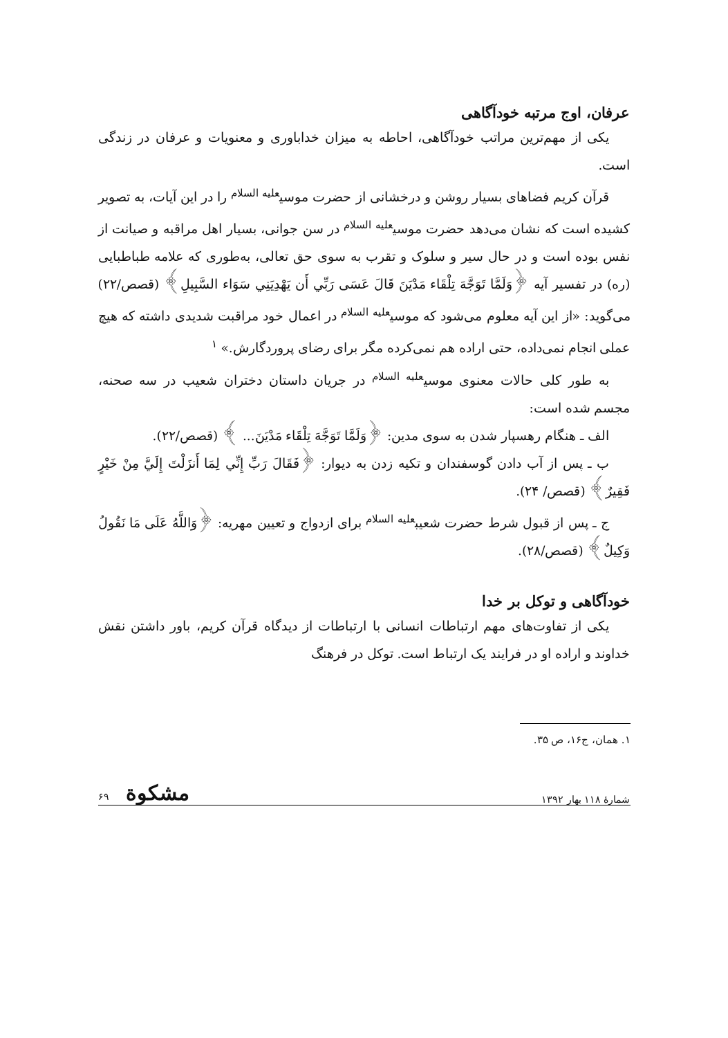عرفان، اوج مرتبه خودآگاهی
یکی از مهم‌ترین مراتب خودآگاهی، احاطه به میزان خداباوری و معنویات و عرفان در زندگی است.
قرآن کریم فضاهای بسیار روشن و درخشانی از حضرت موسی<sup>علیه السلام</sup> را در این آیات، به تصویر کشیده است که نشان می‌دهد حضرت موسی<sup>علیه السلام</sup> در سن جوانی، بسیار اهل مراقبه و صیانت از نفس بوده است و در حال سیر و سلوک و تقرب به سوی حق تعالی، به‌طوری که علامه طباطبایی (ره) در تفسیر آیه ﴿وَلَمَّا تَوَجَّهَ تِلْقَاء مَدْيَنَ قَالَ عَسَى رَبِّي أَن يَهْدِيَنِي سَوَاء السَّبِيلِ﴾ (قصص/۲۲) می‌گوید: «از این آیه معلوم می‌شود که موسی<sup>علیه السلام</sup> در اعمال خود مراقبت شدیدی داشته که هیچ عملی انجام نمی‌داده، حتی اراده هم نمی‌کرده مگر برای رضای پروردگارش.» <sup>۱</sup>
به طور کلی حالات معنوی موسی<sup>علیه السلام</sup> در جریان داستان دختران شعیب در سه صحنه، مجسم شده است:
الف ـ هنگام رهسپار شدن به سوی مدین: ﴿وَلَمَّا تَوَجَّهَ تِلْقَاء مَدْيَنَ... ﴾ (قصص/۲۲).
ب ـ پس از آب دادن گوسفندان و تکیه زدن به دیوار: ﴿فَقَالَ رَبِّ إِنِّي لِمَا أَنزَلْتَ إِلَيَّ مِنْ خَيْرٍ فَقِيرٌ﴾ (قصص/ ۲۴).
ج ـ پس از قبول شرط حضرت شعیب<sup>علیه السلام</sup> برای ازدواج و تعیین مهریه: ﴿وَاللَّهُ عَلَى مَا نَقُولُ وَكِيلٌ﴾ (قصص/۲۸).
خودآگاهی و توکل بر خدا
یکی از تفاوت‌های مهم ارتباطات انسانی با ارتباطات از دیدگاه قرآن کریم، باور داشتن نقش خداوند و اراده او در فرایند یک ارتباط است. توکل در فرهنگ
۱. همان، ج۱۶، ص ۳۵.
شمارهٔ ۱۱۸ بهار ۱۳۹۲ مشکوة ۶۹